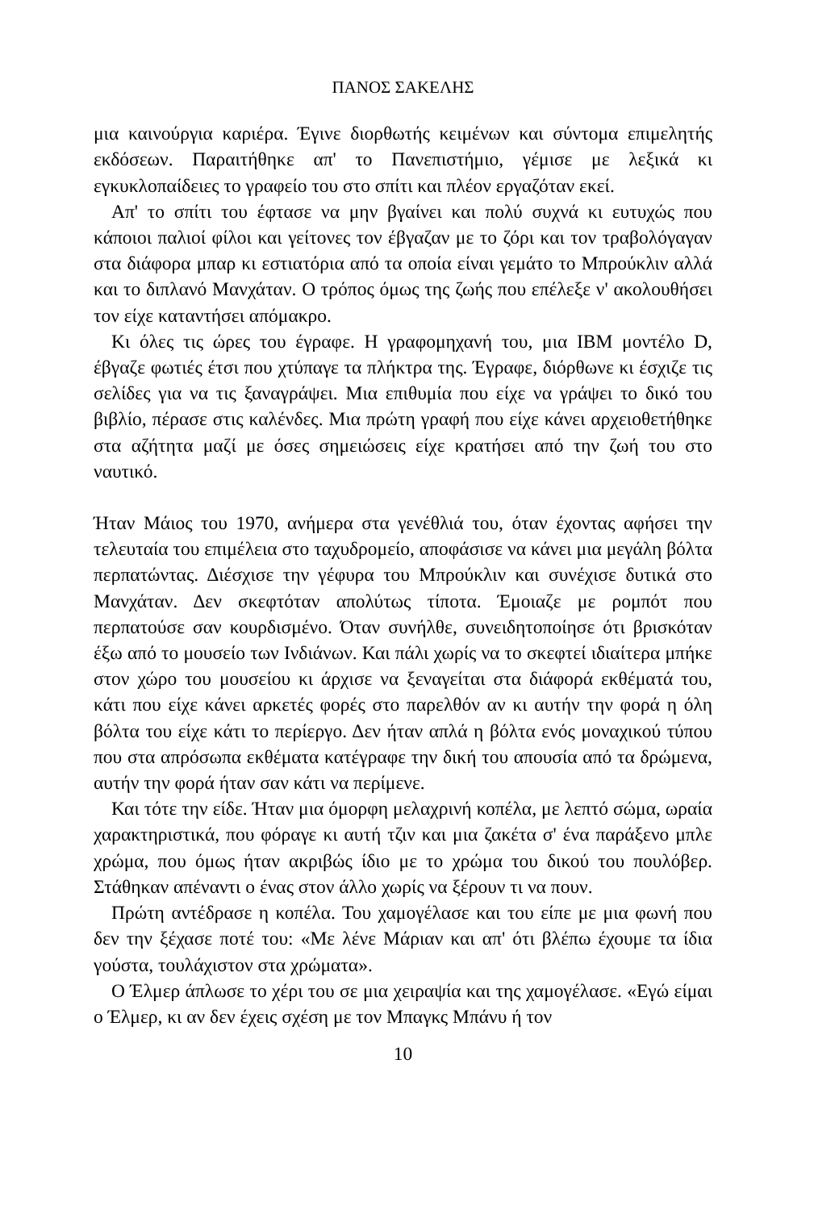ΠΑΝΟΣ ΣΑΚΕΛΗΣ
μια καινούργια καριέρα. Έγινε διορθωτής κειμένων και σύντομα επιμελητής εκδόσεων. Παραιτήθηκε απ' το Πανεπιστήμιο, γέμισε με λεξικά κι εγκυκλοπαίδειες το γραφείο του στο σπίτι και πλέον εργαζόταν εκεί.
Απ' το σπίτι του έφτασε να μην βγαίνει και πολύ συχνά κι ευτυχώς που κάποιοι παλιοί φίλοι και γείτονες τον έβγαζαν με το ζόρι και τον τραβολόγαγαν στα διάφορα μπαρ κι εστιατόρια από τα οποία είναι γεμάτο το Μπρούκλιν αλλά και το διπλανό Μανχάταν. Ο τρόπος όμως της ζωής που επέλεξε ν' ακολουθήσει τον είχε καταντήσει απόμακρο.
Κι όλες τις ώρες του έγραφε. Η γραφομηχανή του, μια IBM μοντέλο D, έβγαζε φωτιές έτσι που χτύπαγε τα πλήκτρα της. Έγραφε, διόρθωνε κι έσχιζε τις σελίδες για να τις ξαναγράψει. Μια επιθυμία που είχε να γράψει το δικό του βιβλίο, πέρασε στις καλένδες. Μια πρώτη γραφή που είχε κάνει αρχειοθετήθηκε στα αζήτητα μαζί με όσες σημειώσεις είχε κρατήσει από την ζωή του στο ναυτικό.
Ήταν Μάιος του 1970, ανήμερα στα γενέθλιά του, όταν έχοντας αφήσει την τελευταία του επιμέλεια στο ταχυδρομείο, αποφάσισε να κάνει μια μεγάλη βόλτα περπατώντας. Διέσχισε την γέφυρα του Μπρούκλιν και συνέχισε δυτικά στο Μανχάταν. Δεν σκεφτόταν απολύτως τίποτα. Έμοιαζε με ρομπότ που περπατούσε σαν κουρδισμένο. Όταν συνήλθε, συνειδητοποίησε ότι βρισκόταν έξω από το μουσείο των Ινδιάνων. Και πάλι χωρίς να το σκεφτεί ιδιαίτερα μπήκε στον χώρο του μουσείου κι άρχισε να ξεναγείται στα διάφορά εκθέματά του, κάτι που είχε κάνει αρκετές φορές στο παρελθόν αν κι αυτήν την φορά η όλη βόλτα του είχε κάτι το περίεργο. Δεν ήταν απλά η βόλτα ενός μοναχικού τύπου που στα απρόσωπα εκθέματα κατέγραφε την δική του απουσία από τα δρώμενα, αυτήν την φορά ήταν σαν κάτι να περίμενε.
Και τότε την είδε. Ήταν μια όμορφη μελαχρινή κοπέλα, με λεπτό σώμα, ωραία χαρακτηριστικά, που φόραγε κι αυτή τζιν και μια ζακέτα σ' ένα παράξενο μπλε χρώμα, που όμως ήταν ακριβώς ίδιο με το χρώμα του δικού του πουλόβερ. Στάθηκαν απέναντι ο ένας στον άλλο χωρίς να ξέρουν τι να πουν.
Πρώτη αντέδρασε η κοπέλα. Του χαμογέλασε και του είπε με μια φωνή που δεν την ξέχασε ποτέ του: «Με λένε Μάριαν και απ' ότι βλέπω έχουμε τα ίδια γούστα, τουλάχιστον στα χρώματα».
Ο Έλμερ άπλωσε το χέρι του σε μια χειραψία και της χαμογέλασε. «Εγώ είμαι ο Έλμερ, κι αν δεν έχεις σχέση με τον Μπαγκς Μπάνυ ή τον
10